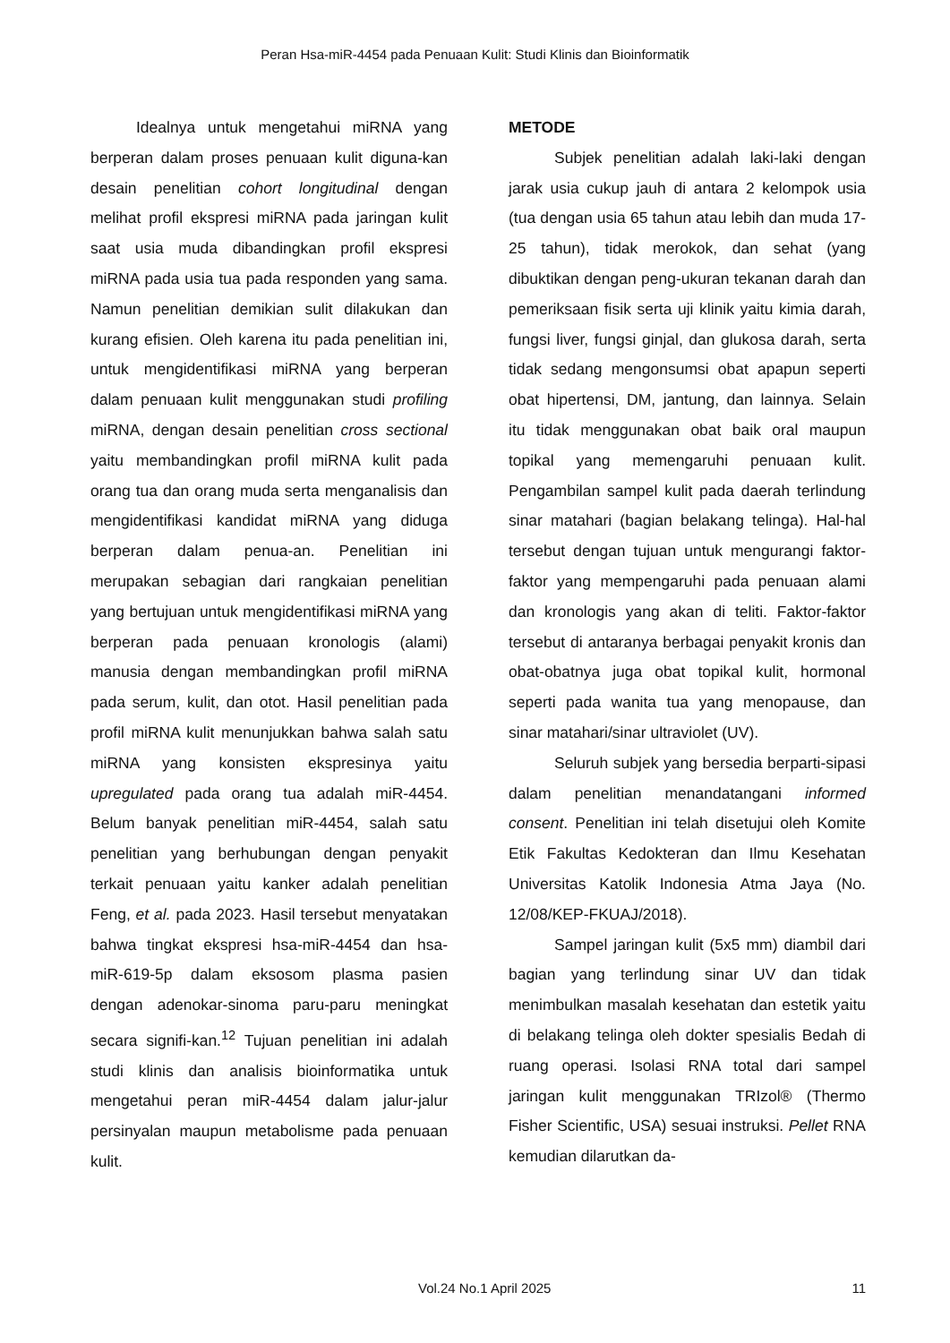Peran Hsa-miR-4454 pada Penuaan Kulit: Studi Klinis dan Bioinformatik
Idealnya untuk mengetahui miRNA yang berperan dalam proses penuaan kulit diguna-kan desain penelitian cohort longitudinal dengan melihat profil ekspresi miRNA pada jaringan kulit saat usia muda dibandingkan profil ekspresi miRNA pada usia tua pada responden yang sama. Namun penelitian demikian sulit dilakukan dan kurang efisien. Oleh karena itu pada penelitian ini, untuk mengidentifikasi miRNA yang berperan dalam penuaan kulit menggunakan studi profiling miRNA, dengan desain penelitian cross sectional yaitu membandingkan profil miRNA kulit pada orang tua dan orang muda serta menganalisis dan mengidentifikasi kandidat miRNA yang diduga berperan dalam penua-an. Penelitian ini merupakan sebagian dari rangkaian penelitian yang bertujuan untuk mengidentifikasi miRNA yang berperan pada penuaan kronologis (alami) manusia dengan membandingkan profil miRNA pada serum, kulit, dan otot. Hasil penelitian pada profil miRNA kulit menunjukkan bahwa salah satu miRNA yang konsisten ekspresinya yaitu upregulated pada orang tua adalah miR-4454. Belum banyak penelitian miR-4454, salah satu penelitian yang berhubungan dengan penyakit terkait penuaan yaitu kanker adalah penelitian Feng, et al. pada 2023. Hasil tersebut menyatakan bahwa tingkat ekspresi hsa-miR-4454 dan hsa-miR-619-5p dalam eksosom plasma pasien dengan adenokar-sinoma paru-paru meningkat secara signifi-kan.<sup>12</sup> Tujuan penelitian ini adalah studi klinis dan analisis bioinformatika untuk mengetahui peran miR-4454 dalam jalur-jalur persinyalan maupun metabolisme pada penuaan kulit.
METODE
Subjek penelitian adalah laki-laki dengan jarak usia cukup jauh di antara 2 kelompok usia (tua dengan usia 65 tahun atau lebih dan muda 17-25 tahun), tidak merokok, dan sehat (yang dibuktikan dengan peng-ukuran tekanan darah dan pemeriksaan fisik serta uji klinik yaitu kimia darah, fungsi liver, fungsi ginjal, dan glukosa darah, serta tidak sedang mengonsumsi obat apapun seperti obat hipertensi, DM, jantung, dan lainnya. Selain itu tidak menggunakan obat baik oral maupun topikal yang memengaruhi penuaan kulit. Pengambilan sampel kulit pada daerah terlindung sinar matahari (bagian belakang telinga). Hal-hal tersebut dengan tujuan untuk mengurangi faktor-faktor yang mempengaruhi pada penuaan alami dan kronologis yang akan di teliti. Faktor-faktor tersebut di antaranya berbagai penyakit kronis dan obat-obatnya juga obat topikal kulit, hormonal seperti pada wanita tua yang menopause, dan sinar matahari/sinar ultraviolet (UV).
Seluruh subjek yang bersedia berparti-sipasi dalam penelitian menandatangani informed consent. Penelitian ini telah disetujui oleh Komite Etik Fakultas Kedokteran dan Ilmu Kesehatan Universitas Katolik Indonesia Atma Jaya (No. 12/08/KEP-FKUAJ/2018).
Sampel jaringan kulit (5x5 mm) diambil dari bagian yang terlindung sinar UV dan tidak menimbulkan masalah kesehatan dan estetik yaitu di belakang telinga oleh dokter spesialis Bedah di ruang operasi. Isolasi RNA total dari sampel jaringan kulit menggunakan TRIzol® (Thermo Fisher Scientific, USA) sesuai instruksi. Pellet RNA kemudian dilarutkan da-
Vol.24 No.1 April 2025 11